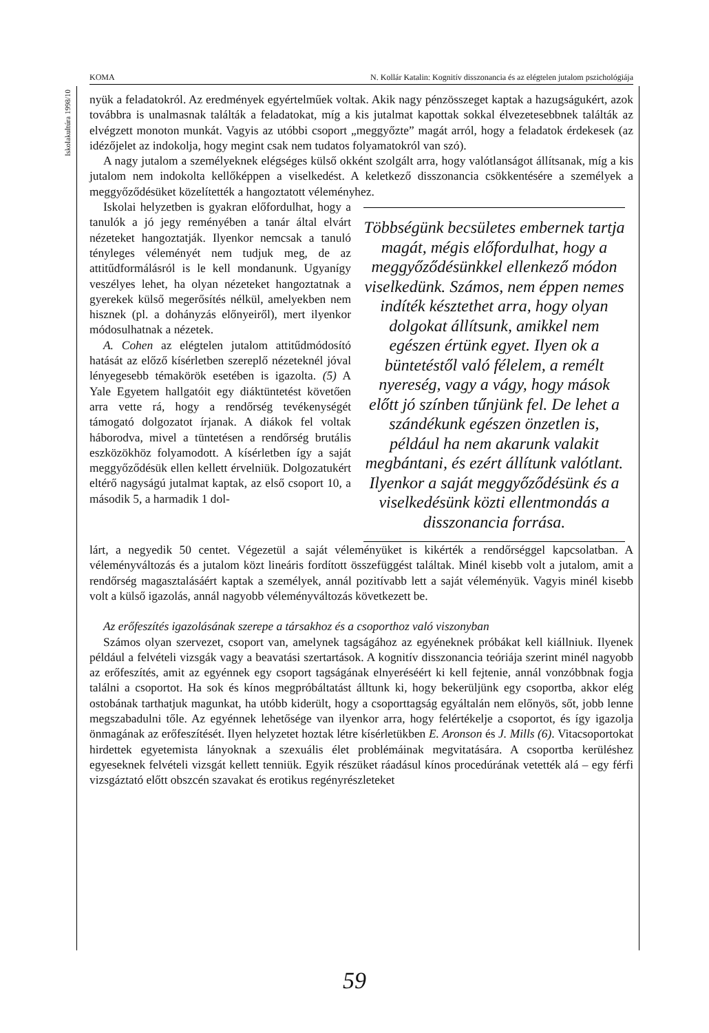Iskolakultúra 1998/10
KOMA N. Kollár Katalin: Kognitív disszonancia és az elégtelen jutalom pszichológiája
nyük a feladatokról. Az eredmények egyértelműek voltak. Akik nagy pénzösszeget kaptak a hazugságukért, azok továbbra is unalmasnak találták a feladatokat, míg a kis jutalmat kapottak sokkal élvezetesebbnek találták az elvégzett monoton munkát. Vagyis az utóbbi csoport „meggyőzte” magát arról, hogy a feladatok érdekesek (az idézőjelet az indokolja, hogy megint csak nem tudatos folyamatokról van szó).
A nagy jutalom a személyeknek elégséges külső okként szolgált arra, hogy valótlanságot állítsanak, míg a kis jutalom nem indokolta kellőképpen a viselkedést. A keletkező disszonancia csökkentésére a személyek a meggyőződésüket közelítették a hangoztatott véleményhez.
Iskolai helyzetben is gyakran előfordulhat, hogy a tanulók a jó jegy reményében a tanár által elvárt nézeteket hangoztatják. Ilyenkor nemcsak a tanuló tényleges véleményét nem tudjuk meg, de az attitűdformálásról is le kell mondanunk. Ugyanígy veszélyes lehet, ha olyan nézeteket hangoztatnak a gyerekek külső megerősítés nélkül, amelyekben nem hisznek (pl. a dohányzás előnyeiről), mert ilyenkor módosulhatnak a nézetek.
A. Cohen az elégtelen jutalom attitűdmódosító hatását az előző kísérletben szereplő nézeteknél jóval lényegesebb témakörök esetében is igazolta. (5) A Yale Egyetem hallgatóit egy diáktüntetést követően arra vette rá, hogy a rendőrség tevékenységét támogató dolgozatot írjanak. A diákok fel voltak háborodva, mivel a tüntetésen a rendőrség brutális eszközökhöz folyamodott. A kísérletben így a saját meggyőződésük ellen kellett érvelniük. Dolgozatukért eltérő nagyságú jutalmat kaptak, az első csoport 10, a második 5, a harmadik 1 dol-
Többségünk becsületes embernek tartja magát, mégis előfordulhat, hogy a meggyőződésünkkel ellenkező módon viselkedünk. Számos, nem éppen nemes indíték késztethet arra, hogy olyan dolgokat állítsunk, amikkel nem egészen értünk egyet. Ilyen ok a büntetéstől való félelem, a remélt nyereség, vagy a vágy, hogy mások előtt jó színben tűnjünk fel. De lehet a szándékunk egészen önzetlen is, például ha nem akarunk valakit megbántani, és ezért állítunk valótlant. Ilyenkor a saját meggyőződésünk és a viselkedésünk közti ellentmondás a disszonancia forrása.
lárt, a negyedik 50 centet. Végezetül a saját véleményüket is kikérték a rendőrséggel kapcsolatban. A véleményváltozás és a jutalom közt lineáris fordított összefüggést találtak. Minél kisebb volt a jutalom, amit a rendőrség magasztalásáért kaptak a személyek, annál pozitívabb lett a saját véleményük. Vagyis minél kisebb volt a külső igazolás, annál nagyobb véleményváltozás következett be.
Az erőfeszítés igazolásának szerepe a társakhoz és a csoporthoz való viszonyban
Számos olyan szervezet, csoport van, amelynek tagságához az egyéneknek próbákat kell kiállniuk. Ilyenek például a felvételi vizsgák vagy a beavatási szertartások. A kognitív disszonancia teóriája szerint minél nagyobb az erőfeszítés, amit az egyénnek egy csoport tagságának elnyeréséért ki kell fejtenie, annál vonzóbbnak fogja találni a csoportot. Ha sok és kínos megpróbáltatást álltunk ki, hogy bekerüljünk egy csoportba, akkor elég ostobának tarthatjuk magunkat, ha utóbb kiderült, hogy a csoporttagság egyáltalán nem előnyös, sőt, jobb lenne megszabadulni tőle. Az egyénnek lehetősége van ilyenkor arra, hogy felértékelje a csoportot, és így igazolja önmagának az erőfeszítését. Ilyen helyzetet hoztak létre kísérletükben E. Aronson és J. Mills (6). Vitacsoportokat hirdettek egyetemista lányoknak a szexuális élet problémáinak megvitatására. A csoportba kerüléshez egyeseknek felvételi vizsgát kellett tenniük. Egyik részüket ráadásul kínos procedúrának vetették alá – egy férfi vizsgáztató előtt obszcén szavakat és erotikus regényrészleteket
59